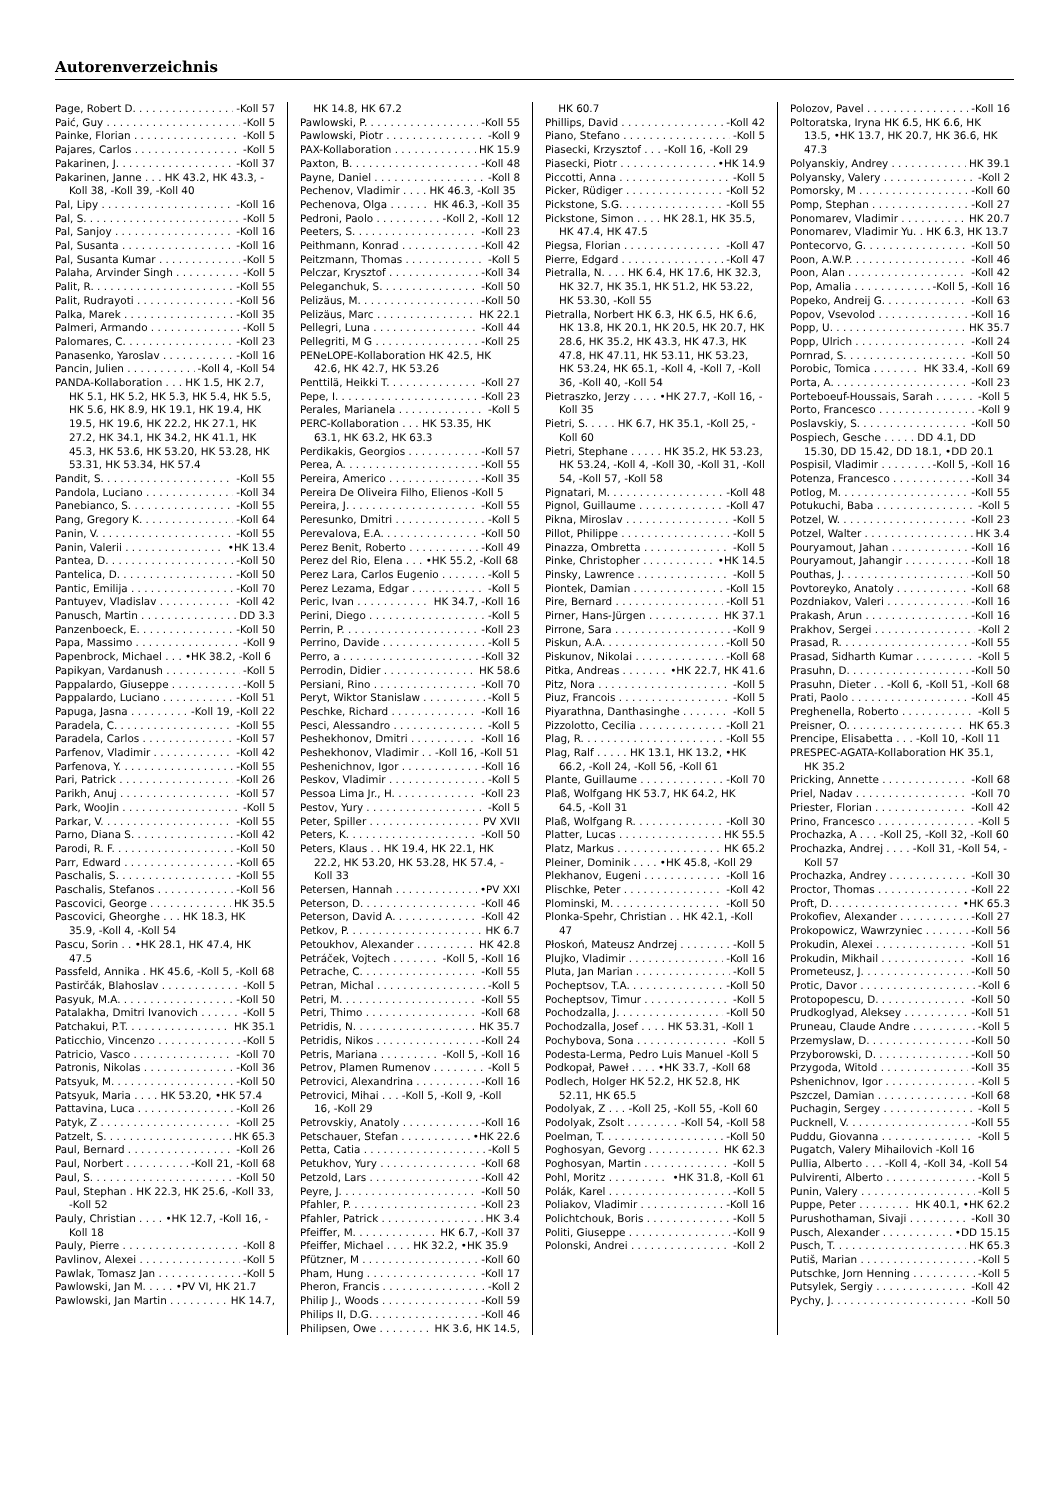Autorenverzeichnis
Page, Robert D. -Koll 57
Paić, Guy -Koll 5
Painke, Florian -Koll 5
Pajares, Carlos -Koll 5
Pakarinen, J. -Koll 37
Pakarinen, Janne . . . HK 43.2, HK 43.3, -Koll 38, -Koll 39, -Koll 40
Pal, Lipy -Koll 16
Pal, S. -Koll 5
Pal, Sanjoy -Koll 16
Pal, Susanta -Koll 16
Pal, Susanta Kumar -Koll 5
Palaha, Arvinder Singh -Koll 5
Palit, R. -Koll 55
Palit, Rudrayoti -Koll 56
Palka, Marek -Koll 35
Palmeri, Armando -Koll 5
Palomares, C. -Koll 23
Panasenko, Yaroslav -Koll 16
Pancin, Julien -Koll 4, -Koll 54
PANDA-Kollaboration . . . HK 1.5, HK 2.7, HK 5.1, HK 5.2, HK 5.3, HK 5.4, HK 5.5, HK 5.6, HK 8.9, HK 19.1, HK 19.4, HK 19.5, HK 19.6, HK 22.2, HK 27.1, HK 27.2, HK 34.1, HK 34.2, HK 41.1, HK 45.3, HK 53.6, HK 53.20, HK 53.28, HK 53.31, HK 53.34, HK 57.4
Pandit, S. -Koll 55
Pandola, Luciano -Koll 34
Panebianco, S. -Koll 55
Pang, Gregory K. -Koll 64
Panin, V. -Koll 55
Panin, Valerii •HK 13.4
Pantea, D. -Koll 50
Pantelica, D. -Koll 50
Pantic, Emilija -Koll 70
Pantuyev, Vladislav -Koll 42
Panusch, Martin DD 3.3
Panzenboeck, E. -Koll 50
Papa, Massimo -Koll 9
Papenbrock, Michael . . . •HK 38.2, -Koll 6
Papikyan, Vardanush -Koll 5
Pappalardo, Giuseppe -Koll 5
Pappalardo, Luciano -Koll 51
Papuga, Jasna -Koll 19, -Koll 22
Paradela, C. -Koll 55
Paradela, Carlos -Koll 57
Parfenov, Vladimir -Koll 42
Parfenova, Y. -Koll 55
Pari, Patrick -Koll 26
Parikh, Anuj -Koll 57
Park, WooJin -Koll 5
Parkar, V. -Koll 55
Parno, Diana S. -Koll 42
Parodi, R. F. -Koll 50
Parr, Edward -Koll 65
Paschalis, S. -Koll 55
Paschalis, Stefanos -Koll 56
Pascovici, George HK 35.5
Pascovici, Gheorghe . . . HK 18.3, HK 35.9, -Koll 4, -Koll 54
Pascu, Sorin . . •HK 28.1, HK 47.4, HK 47.5
Passfeld, Annika . HK 45.6, -Koll 5, -Koll 68
Pastirčák, Blahoslav -Koll 5
Pasyuk, M.A. -Koll 50
Patalakha, Dmitri Ivanovich -Koll 5
Patchakui, P.T. HK 35.1
Paticchio, Vincenzo -Koll 5
Patricio, Vasco -Koll 70
Patronis, Nikolas -Koll 36
Patsyuk, M. -Koll 50
Patsyuk, Maria . . . . HK 53.20, •HK 57.4
Pattavina, Luca -Koll 26
Patyk, Z -Koll 25
Patzelt, S. HK 65.3
Paul, Bernard -Koll 26
Paul, Norbert -Koll 21, -Koll 68
Paul, S. -Koll 50
Paul, Stephan . HK 22.3, HK 25.6, -Koll 33, -Koll 52
Pauly, Christian . . . . •HK 12.7, -Koll 16, -Koll 18
Pauly, Pierre -Koll 8
Pavlinov, Alexei -Koll 5
Pawlak, Tomasz Jan -Koll 5
Pawlowski, Jan M. . . . . •PV VI, HK 21.7
Pawlowski, Jan Martin HK 14.7,
HK 14.8, HK 67.2
Pawlowski, P. -Koll 55
Pawlowski, Piotr -Koll 9
PAX-Kollaboration HK 15.9
Paxton, B. -Koll 48
Payne, Daniel -Koll 8
Pechenov, Vladimir . . . . HK 46.3, -Koll 35
Pechenova, Olga HK 46.3, -Koll 35
Pedroni, Paolo -Koll 2, -Koll 12
Peeters, S. -Koll 23
Peithmann, Konrad -Koll 42
Peitzmann, Thomas -Koll 5
Pelczar, Krysztof -Koll 34
Peleganchuk, S. -Koll 50
Pelizäus, M. -Koll 50
Pelizäus, Marc HK 22.1
Pellegri, Luna -Koll 44
Pellegriti, M G -Koll 25
PENeLOPE-Kollaboration HK 42.5, HK 42.6, HK 42.7, HK 53.26
Penttilä, Heikki T. -Koll 27
Pepe, I. -Koll 23
Perales, Marianela -Koll 5
PERC-Kollaboration . . . HK 53.35, HK 63.1, HK 63.2, HK 63.3
Perdikakis, Georgios -Koll 57
Perea, A. -Koll 55
Pereira, Americo -Koll 35
Pereira De Oliveira Filho, Elienos -Koll 5
Pereira, J. -Koll 55
Peresunko, Dmitri -Koll 5
Perevalova, E.A. -Koll 50
Perez Benit, Roberto -Koll 49
Perez del Rio, Elena . . . •HK 55.2, -Koll 68
Perez Lara, Carlos Eugenio -Koll 5
Perez Lezama, Edgar -Koll 5
Peric, Ivan HK 34.7, -Koll 16
Perini, Diego -Koll 5
Perrin, P. -Koll 23
Perrino, Davide -Koll 5
Perro, a -Koll 32
Perrodin, Didier HK 58.6
Persiani, Rino -Koll 70
Peryt, Wiktor Stanislaw -Koll 5
Peschke, Richard -Koll 16
Pesci, Alessandro -Koll 5
Peshekhonov, Dmitri -Koll 16
Peshekhonov, Vladimir . . -Koll 16, -Koll 51
Peshenichnov, Igor -Koll 16
Peskov, Vladimir -Koll 5
Pessoa Lima Jr., H. -Koll 23
Pestov, Yury -Koll 5
Peter, Spiller PV XVII
Peters, K. -Koll 50
Peters, Klaus . . HK 19.4, HK 22.1, HK 22.2, HK 53.20, HK 53.28, HK 57.4, -Koll 33
Petersen, Hannah •PV XXI
Peterson, D. -Koll 46
Peterson, David A. -Koll 42
Petkov, P. HK 6.7
Petoukhov, Alexander HK 42.8
Petráček, Vojtech -Koll 5, -Koll 16
Petrache, C. -Koll 55
Petran, Michal -Koll 5
Petri, M. -Koll 55
Petri, Thimo -Koll 68
Petridis, N. HK 35.7
Petridis, Nikos -Koll 24
Petris, Mariana -Koll 5, -Koll 16
Petrov, Plamen Rumenov -Koll 5
Petrovici, Alexandrina -Koll 16
Petrovici, Mihai . . . -Koll 5, -Koll 9, -Koll 16, -Koll 29
Petrovskiy, Anatoly -Koll 16
Petschauer, Stefan •HK 22.6
Petta, Catia -Koll 5
Petukhov, Yury -Koll 68
Petzold, Lars -Koll 42
Peyre, J. -Koll 50
Pfahler, P. -Koll 23
Pfahler, Patrick HK 3.4
Pfeiffer, M. HK 6.7, -Koll 37
Pfeiffer, Michael . . . . HK 32.2, •HK 35.9
Pfützner, M -Koll 60
Pham, Hung -Koll 17
Pheron, Francis -Koll 2
Philip J., Woods -Koll 59
Philips II, D.G. -Koll 46
Philipsen, Owe HK 3.6, HK 14.5,
HK 60.7
Phillips, David -Koll 42
Piano, Stefano -Koll 5
Piasecki, Krzysztof . . . -Koll 16, -Koll 29
Piasecki, Piotr •HK 14.9
Piccotti, Anna -Koll 5
Picker, Rüdiger -Koll 52
Pickstone, S.G. -Koll 55
Pickstone, Simon . . . . HK 28.1, HK 35.5, HK 47.4, HK 47.5
Piegsa, Florian -Koll 47
Pierre, Edgard -Koll 47
Pietralla, N. . . . HK 6.4, HK 17.6, HK 32.3, HK 32.7, HK 35.1, HK 51.2, HK 53.22, HK 53.30, -Koll 55
Pietralla, Norbert HK 6.3, HK 6.5, HK 6.6, HK 13.8, HK 20.1, HK 20.5, HK 20.7, HK 28.6, HK 35.2, HK 43.3, HK 47.3, HK 47.8, HK 47.11, HK 53.11, HK 53.23, HK 53.24, HK 65.1, -Koll 4, -Koll 7, -Koll 36, -Koll 40, -Koll 54
Pietraszko, Jerzy . . . . •HK 27.7, -Koll 16, -Koll 35
Pietri, S. . . . . HK 6.7, HK 35.1, -Koll 25, -Koll 60
Pietri, Stephane . . . . . HK 35.2, HK 53.23, HK 53.24, -Koll 4, -Koll 30, -Koll 31, -Koll 54, -Koll 57, -Koll 58
Pignatari, M. -Koll 48
Pignol, Guillaume -Koll 47
Pikna, Miroslav -Koll 5
Pillot, Philippe -Koll 5
Pinazza, Ombretta -Koll 5
Pinke, Christopher •HK 14.5
Pinsky, Lawrence -Koll 5
Piontek, Damian -Koll 15
Pire, Bernard -Koll 51
Pirner, Hans-Jürgen HK 37.1
Pirrone, Sara -Koll 9
Piskun, A.A. -Koll 50
Piskunov, Nikolai -Koll 68
Pitka, Andreas •HK 22.7, HK 41.6
Pitz, Nora -Koll 5
Piuz, Francois -Koll 5
Piyarathna, Danthasinghe -Koll 5
Pizzolotto, Cecilia -Koll 21
Plag, R. -Koll 55
Plag, Ralf . . . . . HK 13.1, HK 13.2, •HK 66.2, -Koll 24, -Koll 56, -Koll 61
Plante, Guillaume -Koll 70
Plaß, Wolfgang HK 53.7, HK 64.2, HK 64.5, -Koll 31
Plaß, Wolfgang R. -Koll 30
Platter, Lucas HK 55.5
Platz, Markus HK 65.2
Pleiner, Dominik . . . . •HK 45.8, -Koll 29
Plekhanov, Eugeni -Koll 16
Plischke, Peter -Koll 42
Plominski, M. -Koll 50
Plonka-Spehr, Christian . . HK 42.1, -Koll 47
Płoskoń, Mateusz Andrzej -Koll 5
Plujko, Vladimir -Koll 16
Pluta, Jan Marian -Koll 5
Pocheptsov, T.A. -Koll 50
Pocheptsov, Timur -Koll 5
Pochodzalla, J. -Koll 50
Pochodzalla, Josef . . . . HK 53.31, -Koll 1
Pochybova, Sona -Koll 5
Podesta-Lerma, Pedro Luis Manuel -Koll 5
Podkopał, Paweł . . . . •HK 33.7, -Koll 68
Podlech, Holger HK 52.2, HK 52.8, HK 52.11, HK 65.5
Podolyak, Z . . . -Koll 25, -Koll 55, -Koll 60
Podolyak, Zsolt -Koll 54, -Koll 58
Poelman, T. -Koll 50
Poghosyan, Gevorg HK 62.3
Poghosyan, Martin -Koll 5
Pohl, Moritz •HK 31.8, -Koll 61
Polák, Karel -Koll 5
Poliakov, Vladimir -Koll 16
Polichtchouk, Boris -Koll 5
Politi, Giuseppe -Koll 9
Polonski, Andrei -Koll 2
Polozov, Pavel -Koll 16
Poltoratska, Iryna HK 6.5, HK 6.6, HK 13.5, •HK 13.7, HK 20.7, HK 36.6, HK 47.3
Polyanskiy, Andrey HK 39.1
Polyansky, Valery -Koll 2
Pomorsky, M -Koll 60
Pomp, Stephan -Koll 27
Ponomarev, Vladimir HK 20.7
Ponomarev, Vladimir Yu. . HK 6.3, HK 13.7
Pontecorvo, G. -Koll 50
Poon, A.W.P. -Koll 46
Poon, Alan -Koll 42
Pop, Amalia -Koll 5, -Koll 16
Popeko, Andreij G. -Koll 63
Popov, Vsevolod -Koll 16
Popp, U. HK 35.7
Popp, Ulrich -Koll 24
Pornrad, S. -Koll 50
Porobic, Tomica HK 33.4, -Koll 69
Porta, A. -Koll 23
Porteboeuf-Houssais, Sarah -Koll 5
Porto, Francesco -Koll 9
Poslavskiy, S. -Koll 50
Pospiech, Gesche . . . . . DD 4.1, DD 15.30, DD 15.42, DD 18.1, •DD 20.1
Pospisil, Vladimir -Koll 5, -Koll 16
Potenza, Francesco -Koll 34
Potlog, M. -Koll 55
Potukuchi, Baba -Koll 5
Potzel, W. -Koll 23
Potzel, Walter HK 3.4
Pouryamout, Jahan -Koll 16
Pouryamout, Jahangir -Koll 18
Pouthas, J. -Koll 50
Povtoreyko, Anatoly -Koll 68
Pozdniakov, Valeri -Koll 16
Prakash, Arun -Koll 16
Prakhov, Sergei -Koll 2
Prasad, R. -Koll 55
Prasad, Sidharth Kumar -Koll 5
Prasuhn, D. -Koll 50
Prasuhn, Dieter . . -Koll 6, -Koll 51, -Koll 68
Prati, Paolo -Koll 45
Preghenella, Roberto -Koll 5
Preisner, O. HK 65.3
Prencipe, Elisabetta . . . -Koll 10, -Koll 11
PRESPEC-AGATA-Kollaboration HK 35.1, HK 35.2
Pricking, Annette -Koll 68
Priel, Nadav -Koll 70
Priester, Florian -Koll 42
Prino, Francesco -Koll 5
Prochazka, A . . . -Koll 25, -Koll 32, -Koll 60
Prochazka, Andrej . . . . -Koll 31, -Koll 54, -Koll 57
Prochazka, Andrey -Koll 30
Proctor, Thomas -Koll 22
Proft, D. •HK 65.3
Prokofiev, Alexander -Koll 27
Prokopowicz, Wawrzyniec -Koll 56
Prokudin, Alexei -Koll 51
Prokudin, Mikhail -Koll 16
Prometeusz, J. -Koll 50
Protic, Davor -Koll 6
Protopopescu, D. -Koll 50
Prudkoglyad, Aleksey -Koll 51
Pruneau, Claude Andre -Koll 5
Przemyslaw, D. -Koll 50
Przyborowski, D. -Koll 50
Przygoda, Witold -Koll 35
Pshenichnov, Igor -Koll 5
Pszczel, Damian -Koll 68
Puchagin, Sergey -Koll 5
Pucknell, V. -Koll 55
Puddu, Giovanna -Koll 5
Pugatch, Valery Mihailovich -Koll 16
Pullia, Alberto . . . -Koll 4, -Koll 34, -Koll 54
Pulvirenti, Alberto -Koll 5
Punin, Valery -Koll 5
Puppe, Peter HK 40.1, •HK 62.2
Purushothaman, Sivaji -Koll 30
Pusch, Alexander •DD 15.15
Pusch, T. HK 65.3
Putiš, Marian -Koll 5
Putschke, Jorn Henning -Koll 5
Putsylek, Sergiy -Koll 42
Pychy, J. -Koll 50